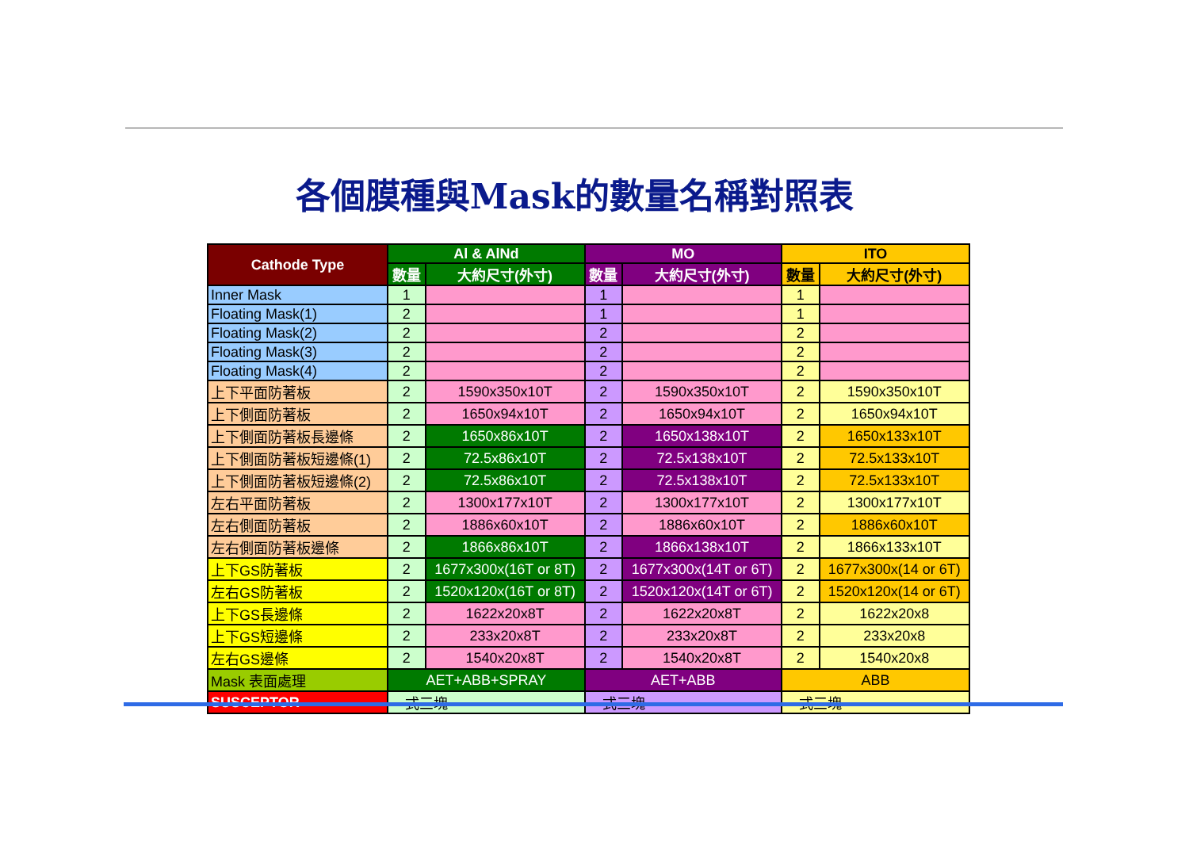各個膜種與Mask的數量名稱對照表
| Cathode Type | Al & AlNd | | MO | | ITO | |
| --- | --- | --- | --- | --- | --- | --- |
| | 數量 | 大約尺寸(外寸) | 數量 | 大約尺寸(外寸) | 數量 | 大約尺寸(外寸) |
| Inner Mask | 1 | | 1 | | 1 | |
| Floating Mask(1) | 2 | | 1 | | 1 | |
| Floating Mask(2) | 2 | | 2 | | 2 | |
| Floating Mask(3) | 2 | | 2 | | 2 | |
| Floating Mask(4) | 2 | | 2 | | 2 | |
| 上下平面防著板 | 2 | 1590x350x10T | 2 | 1590x350x10T | 2 | 1590x350x10T |
| 上下側面防著板 | 2 | 1650x94x10T | 2 | 1650x94x10T | 2 | 1650x94x10T |
| 上下側面防著板長邊條 | 2 | 1650x86x10T | 2 | 1650x138x10T | 2 | 1650x133x10T |
| 上下側面防著板短邊條(1) | 2 | 72.5x86x10T | 2 | 72.5x138x10T | 2 | 72.5x133x10T |
| 上下側面防著板短邊條(2) | 2 | 72.5x86x10T | 2 | 72.5x138x10T | 2 | 72.5x133x10T |
| 左右平面防著板 | 2 | 1300x177x10T | 2 | 1300x177x10T | 2 | 1300x177x10T |
| 左右側面防著板 | 2 | 1886x60x10T | 2 | 1886x60x10T | 2 | 1886x60x10T |
| 左右側面防著板邊條 | 2 | 1866x86x10T | 2 | 1866x138x10T | 2 | 1866x133x10T |
| 上下GS防著板 | 2 | 1677x300x(16T or 8T) | 2 | 1677x300x(14T or 6T) | 2 | 1677x300x(14 or 6T) |
| 左右GS防著板 | 2 | 1520x120x(16T or 8T) | 2 | 1520x120x(14T or 6T) | 2 | 1520x120x(14 or 6T) |
| 上下GS長邊條 | 2 | 1622x20x8T | 2 | 1622x20x8T | 2 | 1622x20x8 |
| 上下GS短邊條 | 2 | 233x20x8T | 2 | 233x20x8T | 2 | 233x20x8 |
| 左右GS邊條 | 2 | 1540x20x8T | 2 | 1540x20x8T | 2 | 1540x20x8 |
| Mask 表面處理 | AET+ABB+SPRAY | | AET+ABB | | ABB | |
| SUSCEPTOR | 一式三塊 | | 一式三塊 | | 一式三塊 | |